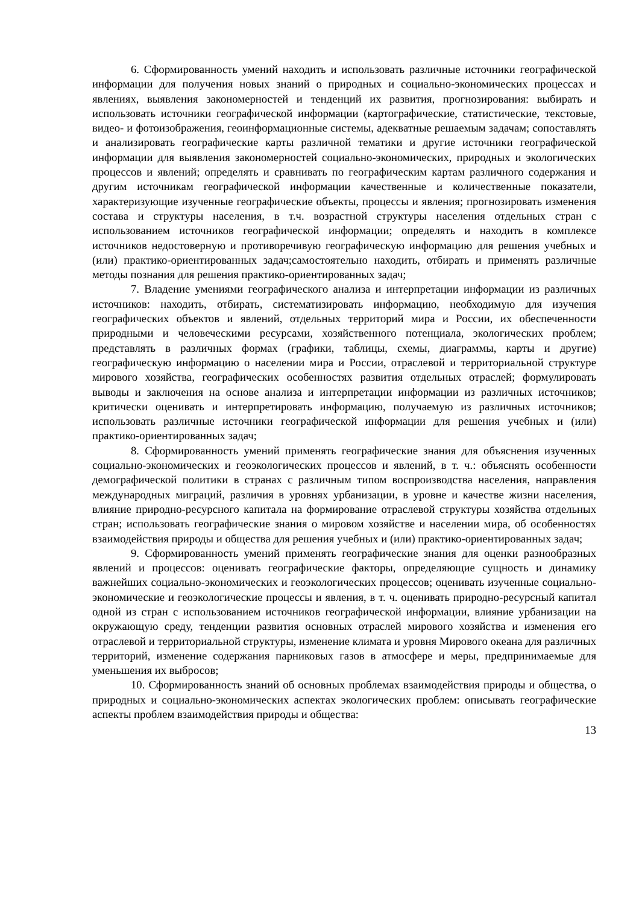6. Сформированность умений находить и использовать различные источники географической информации для получения новых знаний о природных и социально-экономических процессах и явлениях, выявления закономерностей и тенденций их развития, прогнозирования: выбирать и использовать источники географической информации (картографические, статистические, текстовые, видео- и фотоизображения, геоинформационные системы, адекватные решаемым задачам; сопоставлять и анализировать географические карты различной тематики и другие источники географической информации для выявления закономерностей социально-экономических, природных и экологических процессов и явлений; определять и сравнивать по географическим картам различного содержания и другим источникам географической информации качественные и количественные показатели, характеризующие изученные географические объекты, процессы и явления; прогнозировать изменения состава и структуры населения, в т.ч. возрастной структуры населения отдельных стран с использованием источников географической информации; определять и находить в комплексе источников недостоверную и противоречивую географическую информацию для решения учебных и (или) практико-ориентированных задач;самостоятельно находить, отбирать и применять различные методы познания для решения практико-ориентированных задач;
7. Владение умениями географического анализа и интерпретации информации из различных источников: находить, отбирать, систематизировать информацию, необходимую для изучения географических объектов и явлений, отдельных территорий мира и России, их обеспеченности природными и человеческими ресурсами, хозяйственного потенциала, экологических проблем; представлять в различных формах (графики, таблицы, схемы, диаграммы, карты и другие) географическую информацию о населении мира и России, отраслевой и территориальной структуре мирового хозяйства, географических особенностях развития отдельных отраслей; формулировать выводы и заключения на основе анализа и интерпретации информации из различных источников; критически оценивать и интерпретировать информацию, получаемую из различных источников; использовать различные источники географической информации для решения учебных и (или) практико-ориентированных задач;
8. Сформированность умений применять географические знания для объяснения изученных социально-экономических и геоэкологических процессов и явлений, в т. ч.: объяснять особенности демографической политики в странах с различным типом воспроизводства населения, направления международных миграций, различия в уровнях урбанизации, в уровне и качестве жизни населения, влияние природно-ресурсного капитала на формирование отраслевой структуры хозяйства отдельных стран; использовать географические знания о мировом хозяйстве и населении мира, об особенностях взаимодействия природы и общества для решения учебных и (или) практико-ориентированных задач;
9. Сформированность умений применять географические знания для оценки разнообразных явлений и процессов: оценивать географические факторы, определяющие сущность и динамику важнейших социально-экономических и геоэкологических процессов; оценивать изученные социально-экономические и геоэкологические процессы и явления, в т. ч. оценивать природно-ресурсный капитал одной из стран с использованием источников географической информации, влияние урбанизации на окружающую среду, тенденции развития основных отраслей мирового хозяйства и изменения его отраслевой и территориальной структуры, изменение климата и уровня Мирового океана для различных территорий, изменение содержания парниковых газов в атмосфере и меры, предпринимаемые для уменьшения их выбросов;
10. Сформированность знаний об основных проблемах взаимодействия природы и общества, о природных и социально-экономических аспектах экологических проблем: описывать географические аспекты проблем взаимодействия природы и общества:
13